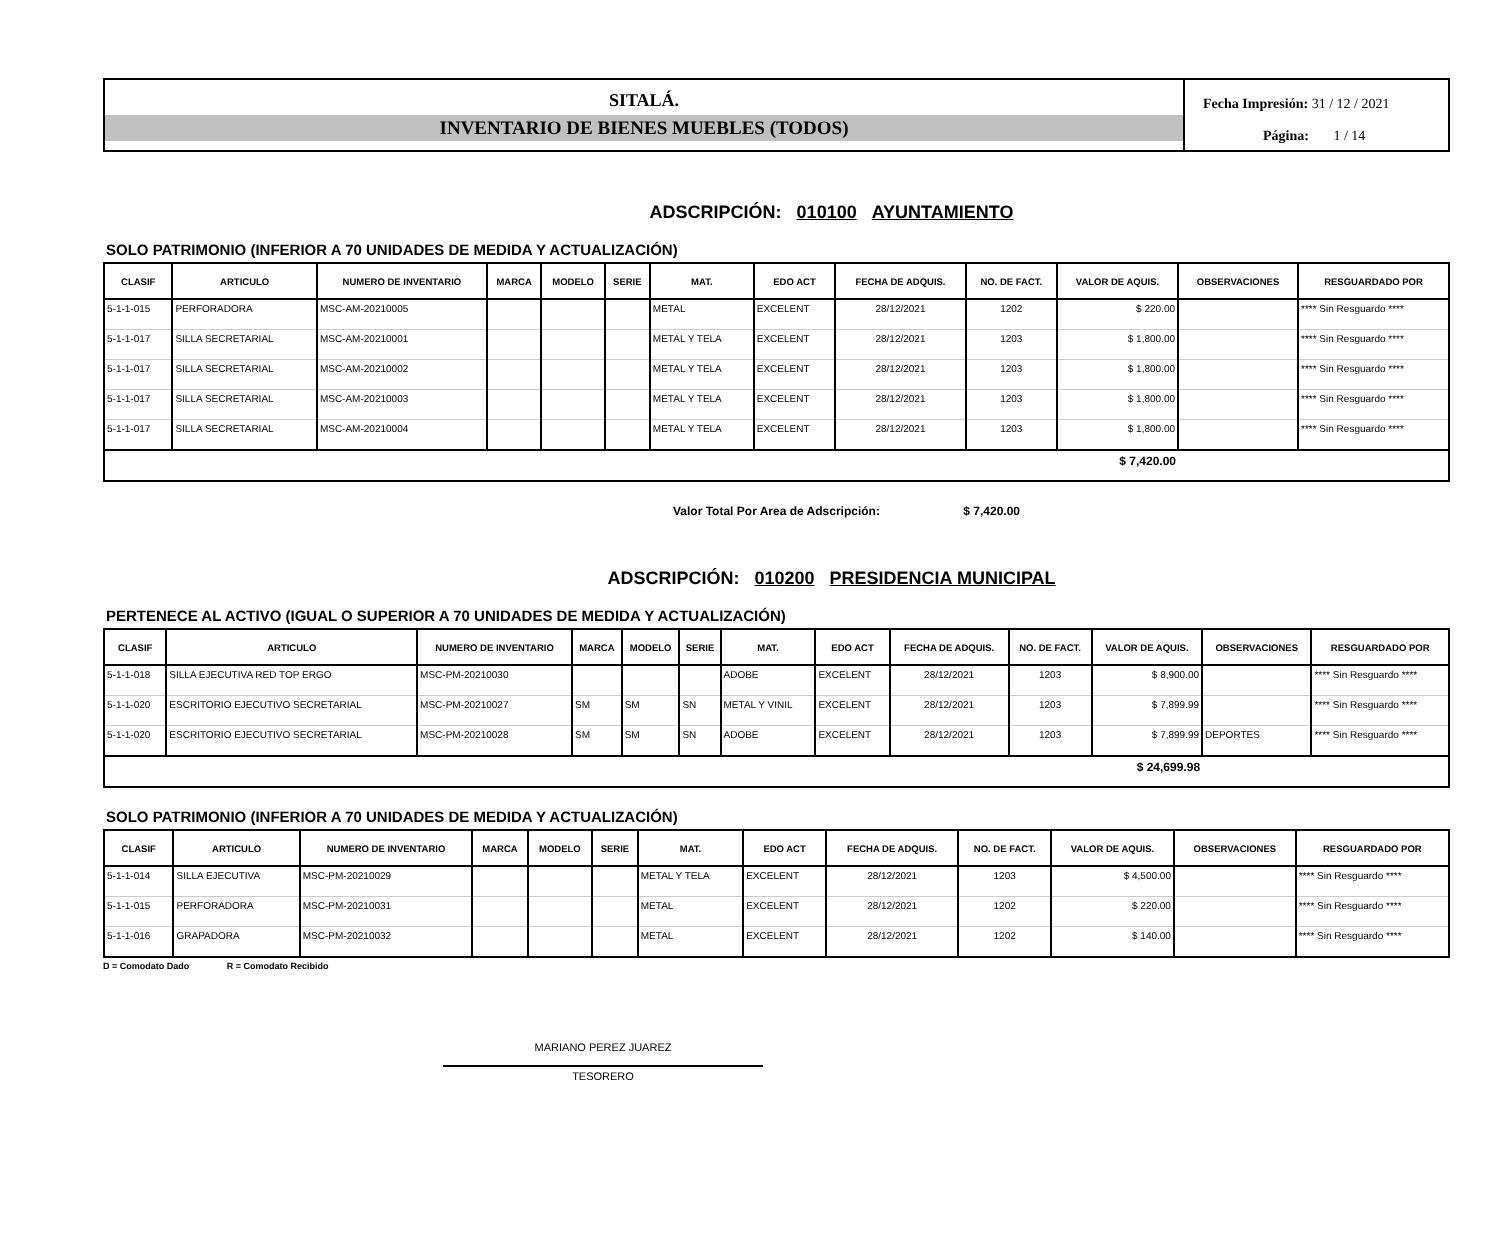SITALÁ.
INVENTARIO DE BIENES MUEBLES (TODOS)
Fecha Impresión: 31 / 12 / 2021
Página: 1 / 14
ADSCRIPCIÓN: 010100 AYUNTAMIENTO
SOLO PATRIMONIO (INFERIOR A 70 UNIDADES DE MEDIDA Y ACTUALIZACIÓN)
| CLASIF | ARTICULO | NUMERO DE INVENTARIO | MARCA | MODELO | SERIE | MAT. | EDO ACT | FECHA DE ADQUIS. | NO. DE FACT. | VALOR DE AQUIS. | OBSERVACIONES | RESGUARDADO POR |
| --- | --- | --- | --- | --- | --- | --- | --- | --- | --- | --- | --- | --- |
| 5-1-1-015 | PERFORADORA | MSC-AM-20210005 | | | | METAL | EXCELENT | 28/12/2021 | 1202 | $ 220.00 | | **** Sin Resguardo **** |
| 5-1-1-017 | SILLA SECRETARIAL | MSC-AM-20210001 | | | | METAL Y TELA | EXCELENT | 28/12/2021 | 1203 | $ 1,800.00 | | **** Sin Resguardo **** |
| 5-1-1-017 | SILLA SECRETARIAL | MSC-AM-20210002 | | | | METAL Y TELA | EXCELENT | 28/12/2021 | 1203 | $ 1,800.00 | | **** Sin Resguardo **** |
| 5-1-1-017 | SILLA SECRETARIAL | MSC-AM-20210003 | | | | METAL Y TELA | EXCELENT | 28/12/2021 | 1203 | $ 1,800.00 | | **** Sin Resguardo **** |
| 5-1-1-017 | SILLA SECRETARIAL | MSC-AM-20210004 | | | | METAL Y TELA | EXCELENT | 28/12/2021 | 1203 | $ 1,800.00 | | **** Sin Resguardo **** |
| $ 7,420.00 | | | | | | | | | | | | |
Valor Total Por Area de Adscripción: $ 7,420.00
ADSCRIPCIÓN: 010200 PRESIDENCIA MUNICIPAL
PERTENECE AL ACTIVO (IGUAL O SUPERIOR A 70 UNIDADES DE MEDIDA Y ACTUALIZACIÓN)
| CLASIF | ARTICULO | NUMERO DE INVENTARIO | MARCA | MODELO | SERIE | MAT. | EDO ACT | FECHA DE ADQUIS. | NO. DE FACT. | VALOR DE AQUIS. | OBSERVACIONES | RESGUARDADO POR |
| --- | --- | --- | --- | --- | --- | --- | --- | --- | --- | --- | --- | --- |
| 5-1-1-018 | SILLA EJECUTIVA RED TOP ERGO | MSC-PM-20210030 | | | | ADOBE | EXCELENT | 28/12/2021 | 1203 | $ 8,900.00 | | **** Sin Resguardo **** |
| 5-1-1-020 | ESCRITORIO EJECUTIVO SECRETARIAL | MSC-PM-20210027 | SM | SM | SN | METAL Y VINIL | EXCELENT | 28/12/2021 | 1203 | $ 7,899.99 | | **** Sin Resguardo **** |
| 5-1-1-020 | ESCRITORIO EJECUTIVO SECRETARIAL | MSC-PM-20210028 | SM | SM | SN | ADOBE | EXCELENT | 28/12/2021 | 1203 | $ 7,899.99 | DEPORTES | **** Sin Resguardo **** |
| $ 24,699.98 | | | | | | | | | | | | |
SOLO PATRIMONIO (INFERIOR A 70 UNIDADES DE MEDIDA Y ACTUALIZACIÓN)
| CLASIF | ARTICULO | NUMERO DE INVENTARIO | MARCA | MODELO | SERIE | MAT. | EDO ACT | FECHA DE ADQUIS. | NO. DE FACT. | VALOR DE AQUIS. | OBSERVACIONES | RESGUARDADO POR |
| --- | --- | --- | --- | --- | --- | --- | --- | --- | --- | --- | --- | --- |
| 5-1-1-014 | SILLA EJECUTIVA | MSC-PM-20210029 | | | | METAL Y TELA | EXCELENT | 28/12/2021 | 1203 | $ 4,500.00 | | **** Sin Resguardo **** |
| 5-1-1-015 | PERFORADORA | MSC-PM-20210031 | | | | METAL | EXCELENT | 28/12/2021 | 1202 | $ 220.00 | | **** Sin Resguardo **** |
| 5-1-1-016 | GRAPADORA | MSC-PM-20210032 | | | | METAL | EXCELENT | 28/12/2021 | 1202 | $ 140.00 | | **** Sin Resguardo **** |
D = Comodato Dado R = Comodato Recibido
MARIANO PEREZ JUAREZ
TESORERO